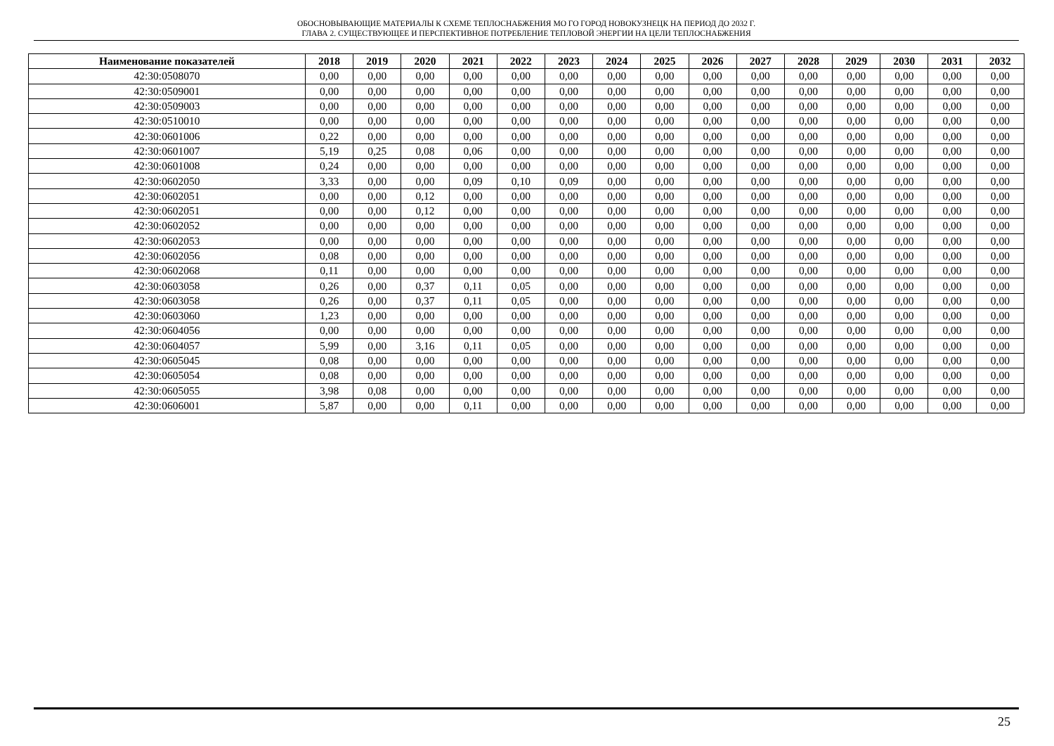ОБОСНОВЫВАЮЩИЕ МАТЕРИАЛЫ К СХЕМЕ ТЕПЛОСНАБЖЕНИЯ МО ГО ГОРОД НОВОКУЗНЕЦК НА ПЕРИОД ДО 2032 Г.
ГЛАВА 2. СУЩЕСТВУЮЩЕЕ И ПЕРСПЕКТИВНОЕ ПОТРЕБЛЕНИЕ ТЕПЛОВОЙ ЭНЕРГИИ НА ЦЕЛИ ТЕПЛОСНАБЖЕНИЯ
| Наименование показателей | 2018 | 2019 | 2020 | 2021 | 2022 | 2023 | 2024 | 2025 | 2026 | 2027 | 2028 | 2029 | 2030 | 2031 | 2032 |
| --- | --- | --- | --- | --- | --- | --- | --- | --- | --- | --- | --- | --- | --- | --- | --- |
| 42:30:0508070 | 0,00 | 0,00 | 0,00 | 0,00 | 0,00 | 0,00 | 0,00 | 0,00 | 0,00 | 0,00 | 0,00 | 0,00 | 0,00 | 0,00 | 0,00 |
| 42:30:0509001 | 0,00 | 0,00 | 0,00 | 0,00 | 0,00 | 0,00 | 0,00 | 0,00 | 0,00 | 0,00 | 0,00 | 0,00 | 0,00 | 0,00 | 0,00 |
| 42:30:0509003 | 0,00 | 0,00 | 0,00 | 0,00 | 0,00 | 0,00 | 0,00 | 0,00 | 0,00 | 0,00 | 0,00 | 0,00 | 0,00 | 0,00 | 0,00 |
| 42:30:0510010 | 0,00 | 0,00 | 0,00 | 0,00 | 0,00 | 0,00 | 0,00 | 0,00 | 0,00 | 0,00 | 0,00 | 0,00 | 0,00 | 0,00 | 0,00 |
| 42:30:0601006 | 0,22 | 0,00 | 0,00 | 0,00 | 0,00 | 0,00 | 0,00 | 0,00 | 0,00 | 0,00 | 0,00 | 0,00 | 0,00 | 0,00 | 0,00 |
| 42:30:0601007 | 5,19 | 0,25 | 0,08 | 0,06 | 0,00 | 0,00 | 0,00 | 0,00 | 0,00 | 0,00 | 0,00 | 0,00 | 0,00 | 0,00 | 0,00 |
| 42:30:0601008 | 0,24 | 0,00 | 0,00 | 0,00 | 0,00 | 0,00 | 0,00 | 0,00 | 0,00 | 0,00 | 0,00 | 0,00 | 0,00 | 0,00 | 0,00 |
| 42:30:0602050 | 3,33 | 0,00 | 0,00 | 0,09 | 0,10 | 0,09 | 0,00 | 0,00 | 0,00 | 0,00 | 0,00 | 0,00 | 0,00 | 0,00 | 0,00 |
| 42:30:0602051 | 0,00 | 0,00 | 0,12 | 0,00 | 0,00 | 0,00 | 0,00 | 0,00 | 0,00 | 0,00 | 0,00 | 0,00 | 0,00 | 0,00 | 0,00 |
| 42:30:0602051 | 0,00 | 0,00 | 0,12 | 0,00 | 0,00 | 0,00 | 0,00 | 0,00 | 0,00 | 0,00 | 0,00 | 0,00 | 0,00 | 0,00 | 0,00 |
| 42:30:0602052 | 0,00 | 0,00 | 0,00 | 0,00 | 0,00 | 0,00 | 0,00 | 0,00 | 0,00 | 0,00 | 0,00 | 0,00 | 0,00 | 0,00 | 0,00 |
| 42:30:0602053 | 0,00 | 0,00 | 0,00 | 0,00 | 0,00 | 0,00 | 0,00 | 0,00 | 0,00 | 0,00 | 0,00 | 0,00 | 0,00 | 0,00 | 0,00 |
| 42:30:0602056 | 0,08 | 0,00 | 0,00 | 0,00 | 0,00 | 0,00 | 0,00 | 0,00 | 0,00 | 0,00 | 0,00 | 0,00 | 0,00 | 0,00 | 0,00 |
| 42:30:0602068 | 0,11 | 0,00 | 0,00 | 0,00 | 0,00 | 0,00 | 0,00 | 0,00 | 0,00 | 0,00 | 0,00 | 0,00 | 0,00 | 0,00 | 0,00 |
| 42:30:0603058 | 0,26 | 0,00 | 0,37 | 0,11 | 0,05 | 0,00 | 0,00 | 0,00 | 0,00 | 0,00 | 0,00 | 0,00 | 0,00 | 0,00 | 0,00 |
| 42:30:0603058 | 0,26 | 0,00 | 0,37 | 0,11 | 0,05 | 0,00 | 0,00 | 0,00 | 0,00 | 0,00 | 0,00 | 0,00 | 0,00 | 0,00 | 0,00 |
| 42:30:0603060 | 1,23 | 0,00 | 0,00 | 0,00 | 0,00 | 0,00 | 0,00 | 0,00 | 0,00 | 0,00 | 0,00 | 0,00 | 0,00 | 0,00 | 0,00 |
| 42:30:0604056 | 0,00 | 0,00 | 0,00 | 0,00 | 0,00 | 0,00 | 0,00 | 0,00 | 0,00 | 0,00 | 0,00 | 0,00 | 0,00 | 0,00 | 0,00 |
| 42:30:0604057 | 5,99 | 0,00 | 3,16 | 0,11 | 0,05 | 0,00 | 0,00 | 0,00 | 0,00 | 0,00 | 0,00 | 0,00 | 0,00 | 0,00 | 0,00 |
| 42:30:0605045 | 0,08 | 0,00 | 0,00 | 0,00 | 0,00 | 0,00 | 0,00 | 0,00 | 0,00 | 0,00 | 0,00 | 0,00 | 0,00 | 0,00 | 0,00 |
| 42:30:0605054 | 0,08 | 0,00 | 0,00 | 0,00 | 0,00 | 0,00 | 0,00 | 0,00 | 0,00 | 0,00 | 0,00 | 0,00 | 0,00 | 0,00 | 0,00 |
| 42:30:0605055 | 3,98 | 0,08 | 0,00 | 0,00 | 0,00 | 0,00 | 0,00 | 0,00 | 0,00 | 0,00 | 0,00 | 0,00 | 0,00 | 0,00 | 0,00 |
| 42:30:0606001 | 5,87 | 0,00 | 0,00 | 0,11 | 0,00 | 0,00 | 0,00 | 0,00 | 0,00 | 0,00 | 0,00 | 0,00 | 0,00 | 0,00 | 0,00 |
25